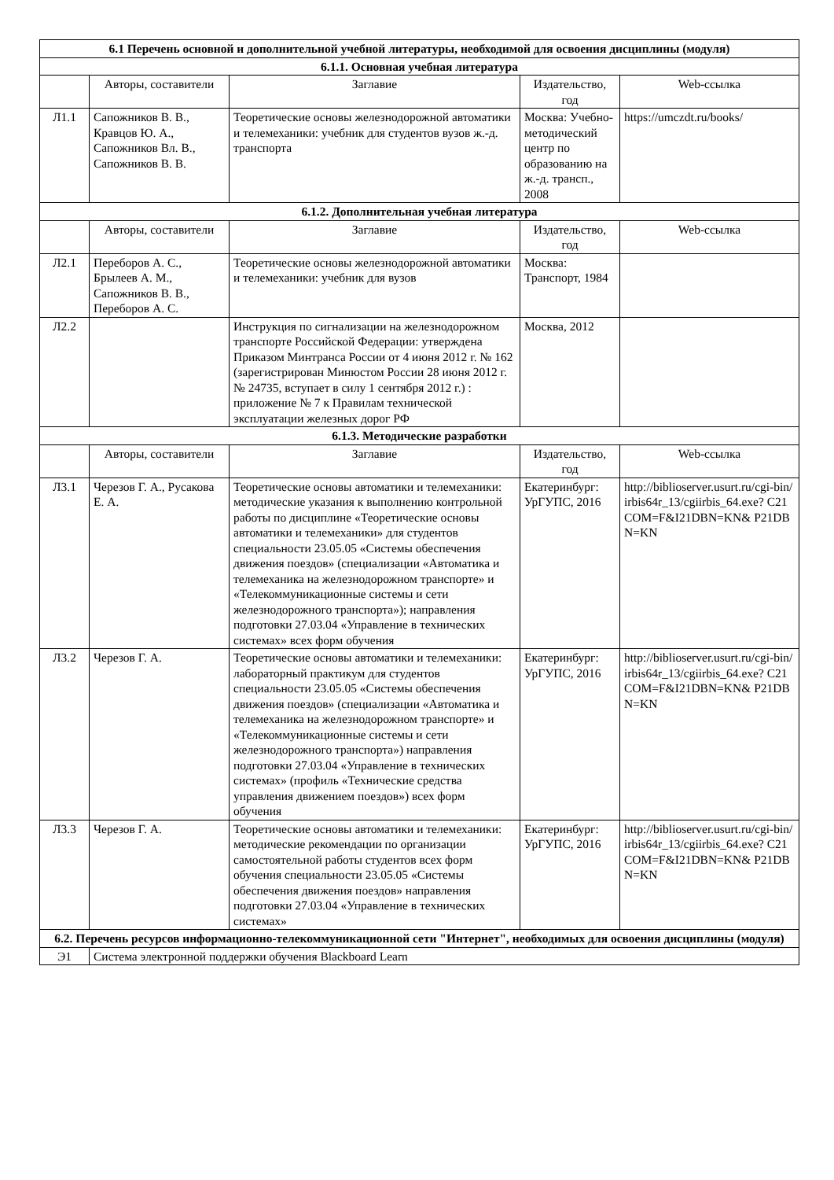| 6.1 Перечень основной и дополнительной учебной литературы, необходимой для освоения дисциплины (модуля) | | | | |
| --- | --- | --- | --- | --- |
| 6.1.1. Основная учебная литература | | | | |
| | Авторы, составители | Заглавие | Издательство, год | Web-ссылка |
| Л1.1 | Сапожников В. В., Кравцов Ю. А., Сапожников Вл. В., Сапожников В. В. | Теоретические основы железнодорожной автоматики и телемеханики: учебник для студентов вузов ж.-д. транспорта | Москва: Учебно-методический центр по образованию на ж.-д. трансп., 2008 | https://umczdt.ru/books/ |
| 6.1.2. Дополнительная учебная литература | | | | |
| | Авторы, составители | Заглавие | Издательство, год | Web-ссылка |
| Л2.1 | Переборов А. С., Брылеев А. М., Сапожников В. В., Переборов А. С. | Теоретические основы железнодорожной автоматики и телемеханики: учебник для вузов | Москва: Транспорт, 1984 | |
| Л2.2 | | Инструкция по сигнализации на железнодорожном транспорте Российской Федерации: утверждена Приказом Минтранса России от 4 июня 2012 г. № 162 (зарегистрирован Минюстом России 28 июня 2012 г. № 24735, вступает в силу 1 сентября 2012 г.) : приложение № 7 к Правилам технической эксплуатации железных дорог РФ | Москва, 2012 | |
| 6.1.3. Методические разработки | | | | |
| | Авторы, составители | Заглавие | Издательство, год | Web-ссылка |
| Л3.1 | Черезов Г. А., Русакова Е. А. | Теоретические основы автоматики и телемеханики: методические указания к выполнению контрольной работы по дисциплине «Теоретические основы автоматики и телемеханики» для студентов специальности 23.05.05 «Системы обеспечения движения поездов» (специализации «Автоматика и телемеханика на железнодорожном транспорте» и «Телекоммуникационные системы и сети железнодорожного транспорта»); направления подготовки 27.03.04 «Управление в технических системах» всех форм обучения | Екатеринбург: УрГУПС, 2016 | http://biblioserver.usurt.ru/cgi-bin/irbis64r_13/cgiirbis_64.exe? C21COM=F&I21DBN=KN& P21DBN=KN |
| Л3.2 | Черезов Г. А. | Теоретические основы автоматики и телемеханики: лабораторный практикум для студентов специальности 23.05.05 «Системы обеспечения движения поездов» (специализации «Автоматика и телемеханика на железнодорожном транспорте» и «Телекоммуникационные системы и сети железнодорожного транспорта») направления подготовки 27.03.04 «Управление в технических системах» (профиль «Технические средства управления движением поездов») всех форм обучения | Екатеринбург: УрГУПС, 2016 | http://biblioserver.usurt.ru/cgi-bin/irbis64r_13/cgiirbis_64.exe? C21COM=F&I21DBN=KN& P21DBN=KN |
| Л3.3 | Черезов Г. А. | Теоретические основы автоматики и телемеханики: методические рекомендации по организации самостоятельной работы студентов всех форм обучения специальности 23.05.05 «Системы обеспечения движения поездов» направления подготовки 27.03.04 «Управление в технических системах» | Екатеринбург: УрГУПС, 2016 | http://biblioserver.usurt.ru/cgi-bin/irbis64r_13/cgiirbis_64.exe? C21COM=F&I21DBN=KN& P21DBN=KN |
| 6.2. Перечень ресурсов информационно-телекоммуникационной сети "Интернет", необходимых для освоения дисциплины (модуля) | | | | |
| Э1 | Система электронной поддержки обучения Blackboard Learn | | | |